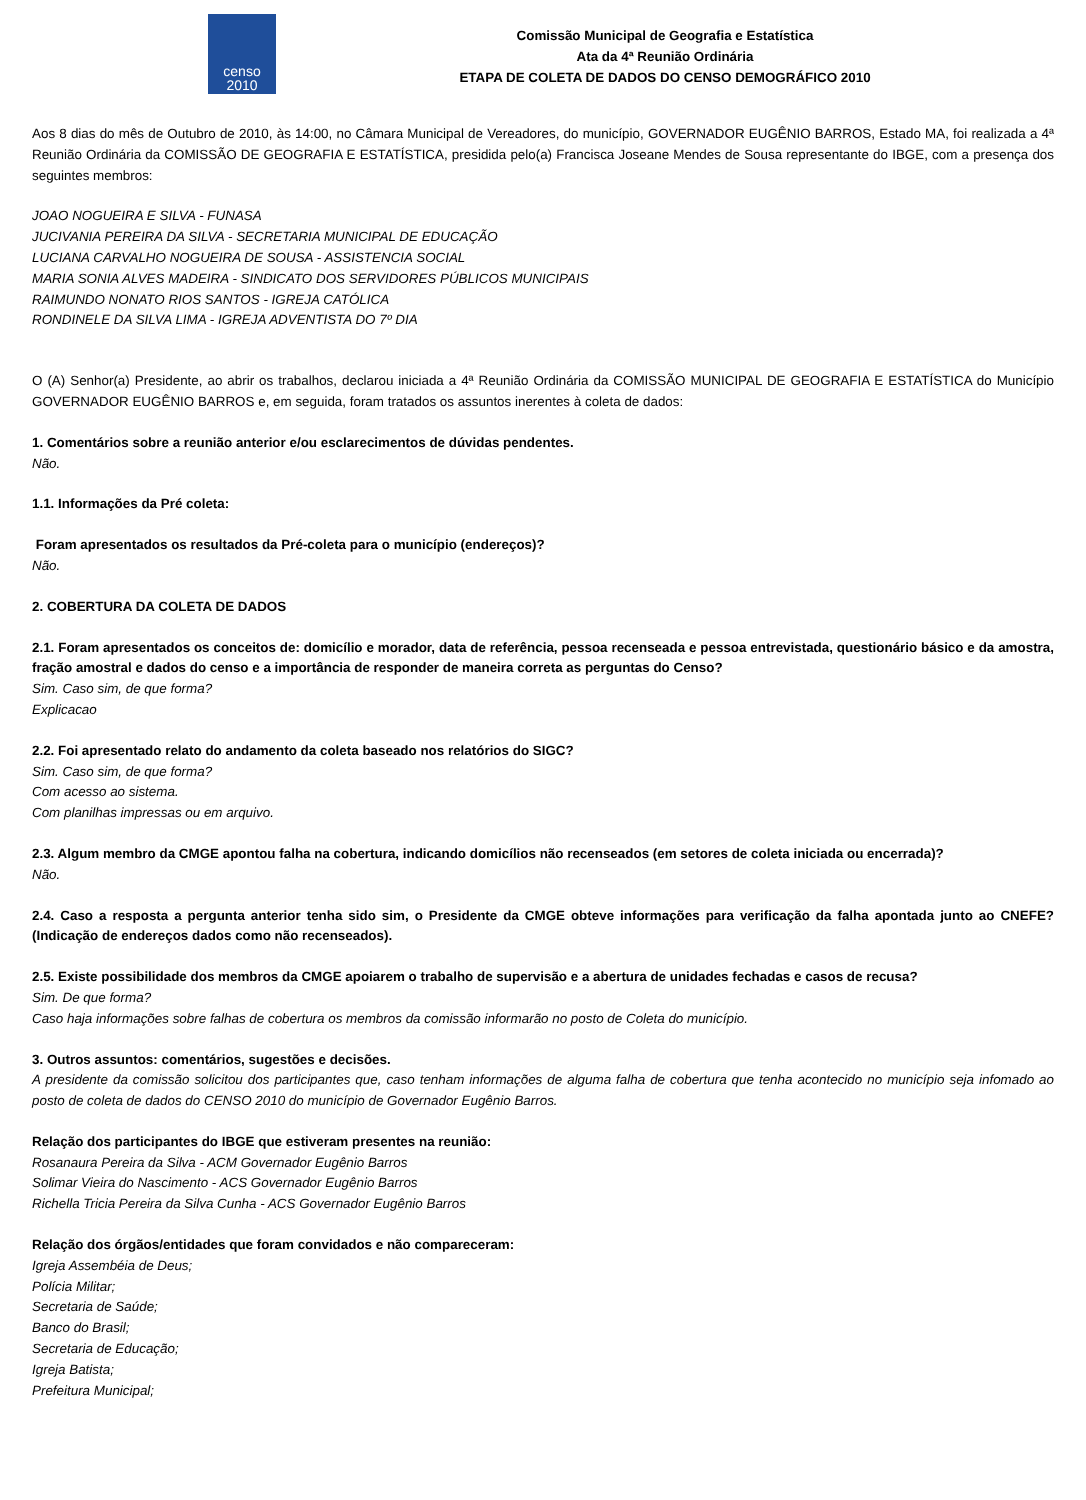censo
2010
Comissão Municipal de Geografia e Estatística
Ata da 4ª Reunião Ordinária
ETAPA DE COLETA DE DADOS DO CENSO DEMOGRÁFICO 2010
Aos 8 dias do mês de Outubro de 2010, às 14:00, no Câmara Municipal de Vereadores, do município, GOVERNADOR EUGÊNIO BARROS, Estado MA, foi realizada a 4ª Reunião Ordinária da COMISSÃO DE GEOGRAFIA E ESTATÍSTICA, presidida pelo(a) Francisca Joseane Mendes de Sousa representante do IBGE, com a presença dos seguintes membros:
JOAO NOGUEIRA E SILVA - FUNASA
JUCIVANIA PEREIRA DA SILVA - SECRETARIA MUNICIPAL DE EDUCAÇÃO
LUCIANA CARVALHO NOGUEIRA DE SOUSA - ASSISTENCIA SOCIAL
MARIA SONIA ALVES MADEIRA - SINDICATO DOS SERVIDORES PÚBLICOS MUNICIPAIS
RAIMUNDO NONATO RIOS SANTOS - IGREJA CATÓLICA
RONDINELE DA SILVA LIMA - IGREJA ADVENTISTA DO 7º DIA
O (A) Senhor(a) Presidente, ao abrir os trabalhos, declarou iniciada a 4ª Reunião Ordinária da COMISSÃO MUNICIPAL DE GEOGRAFIA E ESTATÍSTICA do Município GOVERNADOR EUGÊNIO BARROS e, em seguida, foram tratados os assuntos inerentes à coleta de dados:
1. Comentários sobre a reunião anterior e/ou esclarecimentos de dúvidas pendentes.
Não.
1.1. Informações da Pré coleta:
Foram apresentados os resultados da Pré-coleta para o município (endereços)?
Não.
2. COBERTURA DA COLETA DE DADOS
2.1. Foram apresentados os conceitos de: domicílio e morador, data de referência, pessoa recenseada e pessoa entrevistada, questionário básico e da amostra, fração amostral e dados do censo e a importância de responder de maneira correta as perguntas do Censo?
Sim. Caso sim, de que forma?
Explicacao
2.2. Foi apresentado relato do andamento da coleta baseado nos relatórios do SIGC?
Sim. Caso sim, de que forma?
Com acesso ao sistema.
Com planilhas impressas ou em arquivo.
2.3. Algum membro da CMGE apontou falha na cobertura, indicando domicílios não recenseados (em setores de coleta iniciada ou encerrada)?
Não.
2.4. Caso a resposta a pergunta anterior tenha sido sim, o Presidente da CMGE obteve informações para verificação da falha apontada junto ao CNEFE? (Indicação de endereços dados como não recenseados).
2.5. Existe possibilidade dos membros da CMGE apoiarem o trabalho de supervisão e a abertura de unidades fechadas e casos de recusa?
Sim. De que forma?
Caso haja informações sobre falhas de cobertura os membros da comissão informarão no posto de Coleta do município.
3. Outros assuntos: comentários, sugestões e decisões.
A presidente da comissão solicitou dos participantes que, caso tenham informações de alguma falha de cobertura que tenha acontecido no município seja infomado ao posto de coleta de dados do CENSO 2010 do município de Governador Eugênio Barros.
Relação dos participantes do IBGE que estiveram presentes na reunião:
Rosanaura Pereira da Silva - ACM Governador Eugênio Barros
Solimar Vieira do Nascimento - ACS Governador Eugênio Barros
Richella Tricia Pereira da Silva Cunha - ACS Governador Eugênio Barros
Relação dos órgãos/entidades que foram convidados e não compareceram:
Igreja Assembéia de Deus;
Polícia Militar;
Secretaria de Saúde;
Banco do Brasil;
Secretaria de Educação;
Igreja Batista;
Prefeitura Municipal;